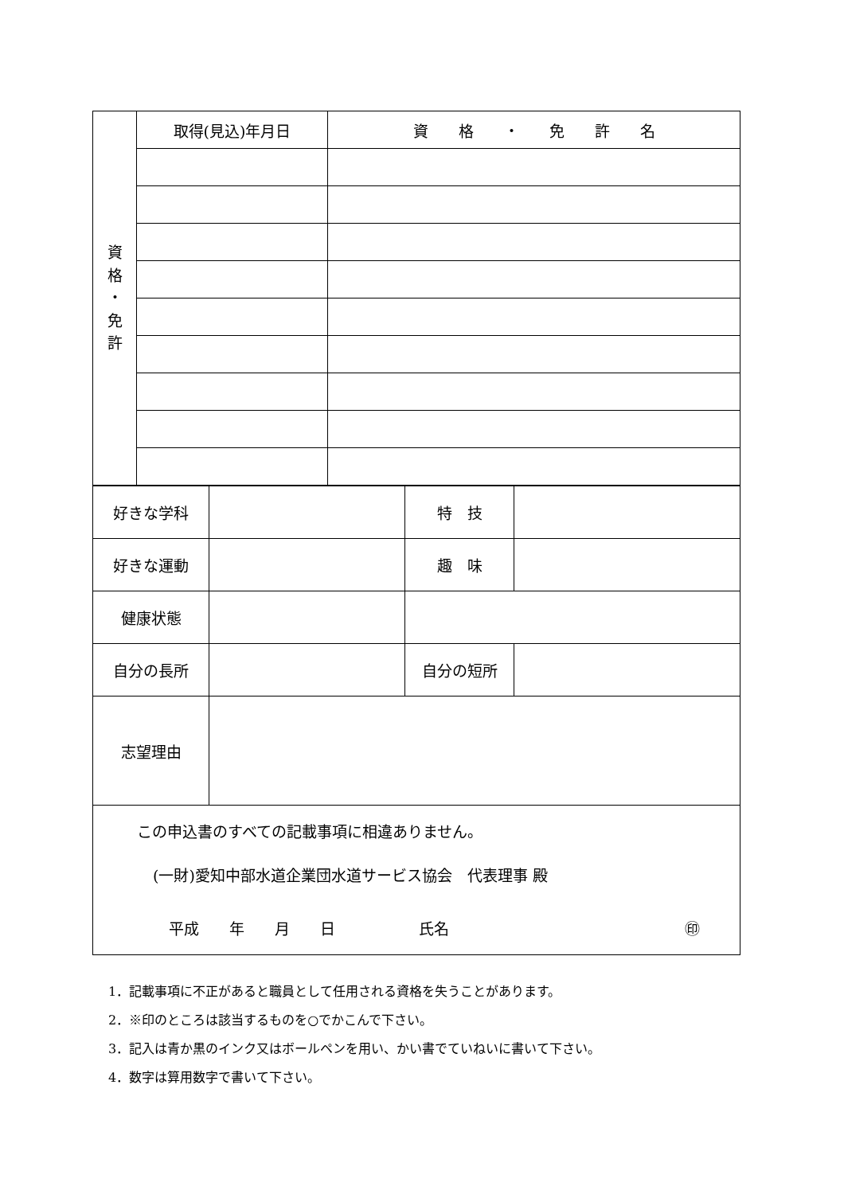| 資 格 ・ 免 許 | 取得(見込)年月日 | 資 格 ・ 免 許 名 |
| 好きな学科 | | 特 技 | |
| 好きな運動 | | 趣 味 | |
| 健康状態 | | | |
| 自分の長所 | | 自分の短所 | |
| 志望理由 | | | |
この申込書のすべての記載事項に相違ありません。
(一財)愛知中部水道企業団水道サービス協会　代表理事 殿
平成　　年　　月　　日 氏名 ㊞
1．記載事項に不正があると職員として任用される資格を失うことがあります。
2．※印のところは該当するものを○でかこんで下さい。
3．記入は青か黒のインク又はボールペンを用い、かい書でていねいに書いて下さい。
4．数字は算用数字で書いて下さい。